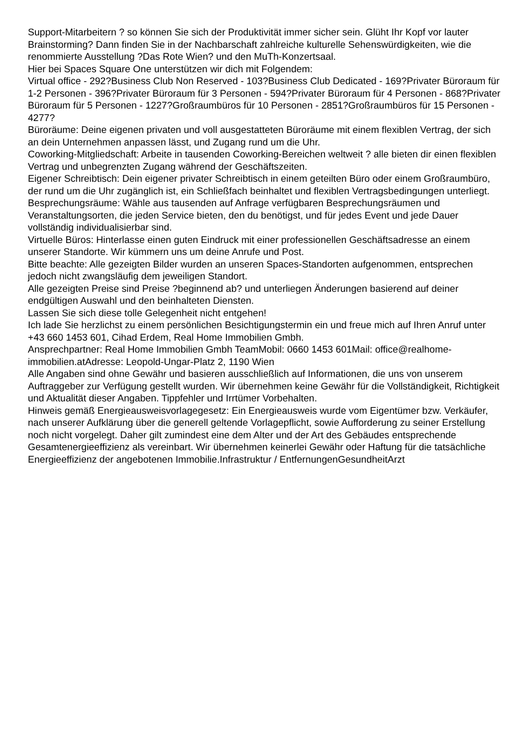Support-Mitarbeitern ? so können Sie sich der Produktivität immer sicher sein. Glüht Ihr Kopf vor lauter Brainstorming? Dann finden Sie in der Nachbarschaft zahlreiche kulturelle Sehenswürdigkeiten, wie die renommierte Ausstellung ?Das Rote Wien? und den MuTh-Konzertsaal.
Hier bei Spaces Square One unterstützen wir dich mit Folgendem:
Virtual office - 292?Business Club Non Reserved - 103?Business Club Dedicated - 169?Privater Büroraum für 1-2 Personen - 396?Privater Büroraum für 3 Personen - 594?Privater Büroraum für 4 Personen - 868?Privater Büroraum für 5 Personen - 1227?Großraumbüros für 10 Personen - 2851?Großraumbüros für 15 Personen - 4277?
Büroräume: Deine eigenen privaten und voll ausgestatteten Büroräume mit einem flexiblen Vertrag, der sich an dein Unternehmen anpassen lässt, und Zugang rund um die Uhr.
Coworking-Mitgliedschaft: Arbeite in tausenden Coworking-Bereichen weltweit ? alle bieten dir einen flexiblen Vertrag und unbegrenzten Zugang während der Geschäftszeiten.
Eigener Schreibtisch: Dein eigener privater Schreibtisch in einem geteilten Büro oder einem Großraumbüro, der rund um die Uhr zugänglich ist, ein Schließfach beinhaltet und flexiblen Vertragsbedingungen unterliegt.
Besprechungsräume: Wähle aus tausenden auf Anfrage verfügbaren Besprechungsräumen und Veranstaltungsorten, die jeden Service bieten, den du benötigst, und für jedes Event und jede Dauer vollständig individualisierbar sind.
Virtuelle Büros: Hinterlasse einen guten Eindruck mit einer professionellen Geschäftsadresse an einem unserer Standorte. Wir kümmern uns um deine Anrufe und Post.
Bitte beachte: Alle gezeigten Bilder wurden an unseren Spaces-Standorten aufgenommen, entsprechen jedoch nicht zwangsläufig dem jeweiligen Standort.
Alle gezeigten Preise sind Preise ?beginnend ab? und unterliegen Änderungen basierend auf deiner endgültigen Auswahl und den beinhalteten Diensten.
Lassen Sie sich diese tolle Gelegenheit nicht entgehen!
Ich lade Sie herzlichst zu einem persönlichen Besichtigungstermin ein und freue mich auf Ihren Anruf unter +43 660 1453 601, Cihad Erdem, Real Home Immobilien Gmbh.
Ansprechpartner: Real Home Immobilien Gmbh TeamMobil: 0660 1453 601Mail: office@realhome-immobilien.atAdresse: Leopold-Ungar-Platz 2, 1190 Wien
Alle Angaben sind ohne Gewähr und basieren ausschließlich auf Informationen, die uns von unserem Auftraggeber zur Verfügung gestellt wurden. Wir übernehmen keine Gewähr für die Vollständigkeit, Richtigkeit und Aktualität dieser Angaben. Tippfehler und Irrtümer Vorbehalten.
Hinweis gemäß Energieausweisvorlagegesetz: Ein Energieausweis wurde vom Eigentümer bzw. Verkäufer, nach unserer Aufklärung über die generell geltende Vorlagepflicht, sowie Aufforderung zu seiner Erstellung noch nicht vorgelegt. Daher gilt zumindest eine dem Alter und der Art des Gebäudes entsprechende Gesamtenergieeffizienz als vereinbart. Wir übernehmen keinerlei Gewähr oder Haftung für die tatsächliche Energieeffizienz der angebotenen Immobilie.Infrastruktur / EntfernungenGesundheitArzt